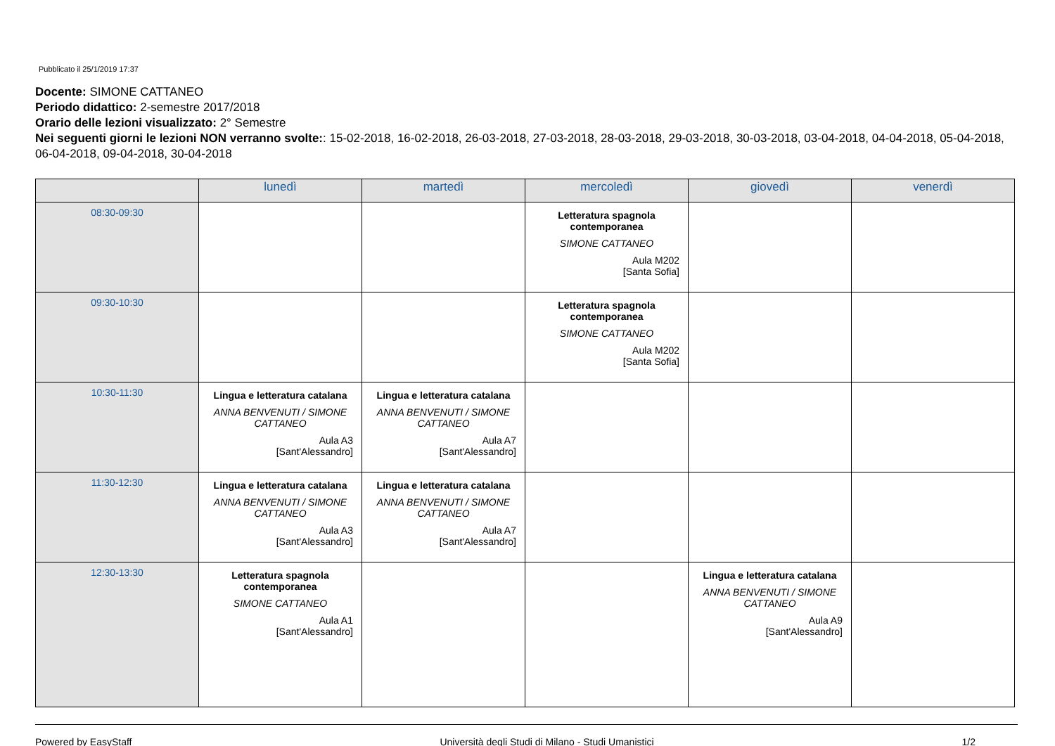Pubblicato il 25/1/2019 17:37
Docente: SIMONE CATTANEO
Periodo didattico: 2-semestre 2017/2018
Orario delle lezioni visualizzato: 2° Semestre
Nei seguenti giorni le lezioni NON verranno svolte:: 15-02-2018, 16-02-2018, 26-03-2018, 27-03-2018, 28-03-2018, 29-03-2018, 30-03-2018, 03-04-2018, 04-04-2018, 05-04-2018, 06-04-2018, 09-04-2018, 30-04-2018
| | lunedì | martedì | mercoledì | giovedì | venerdì |
| --- | --- | --- | --- | --- | --- |
| 08:30-09:30 | | | Letteratura spagnola contemporanea SIMONE CATTANEO Aula M202 [Santa Sofia] | | |
| 09:30-10:30 | | | Letteratura spagnola contemporanea SIMONE CATTANEO Aula M202 [Santa Sofia] | | |
| 10:30-11:30 | Lingua e letteratura catalana ANNA BENVENUTI / SIMONE CATTANEO Aula A3 [Sant'Alessandro] | Lingua e letteratura catalana ANNA BENVENUTI / SIMONE CATTANEO Aula A7 [Sant'Alessandro] | | | |
| 11:30-12:30 | Lingua e letteratura catalana ANNA BENVENUTI / SIMONE CATTANEO Aula A3 [Sant'Alessandro] | Lingua e letteratura catalana ANNA BENVENUTI / SIMONE CATTANEO Aula A7 [Sant'Alessandro] | | | |
| 12:30-13:30 | Letteratura spagnola contemporanea SIMONE CATTANEO Aula A1 [Sant'Alessandro] | | | Lingua e letteratura catalana ANNA BENVENUTI / SIMONE CATTANEO Aula A9 [Sant'Alessandro] | |
Powered by EasyStaff Università degli Studi di Milano - Studi Umanistici 1/2